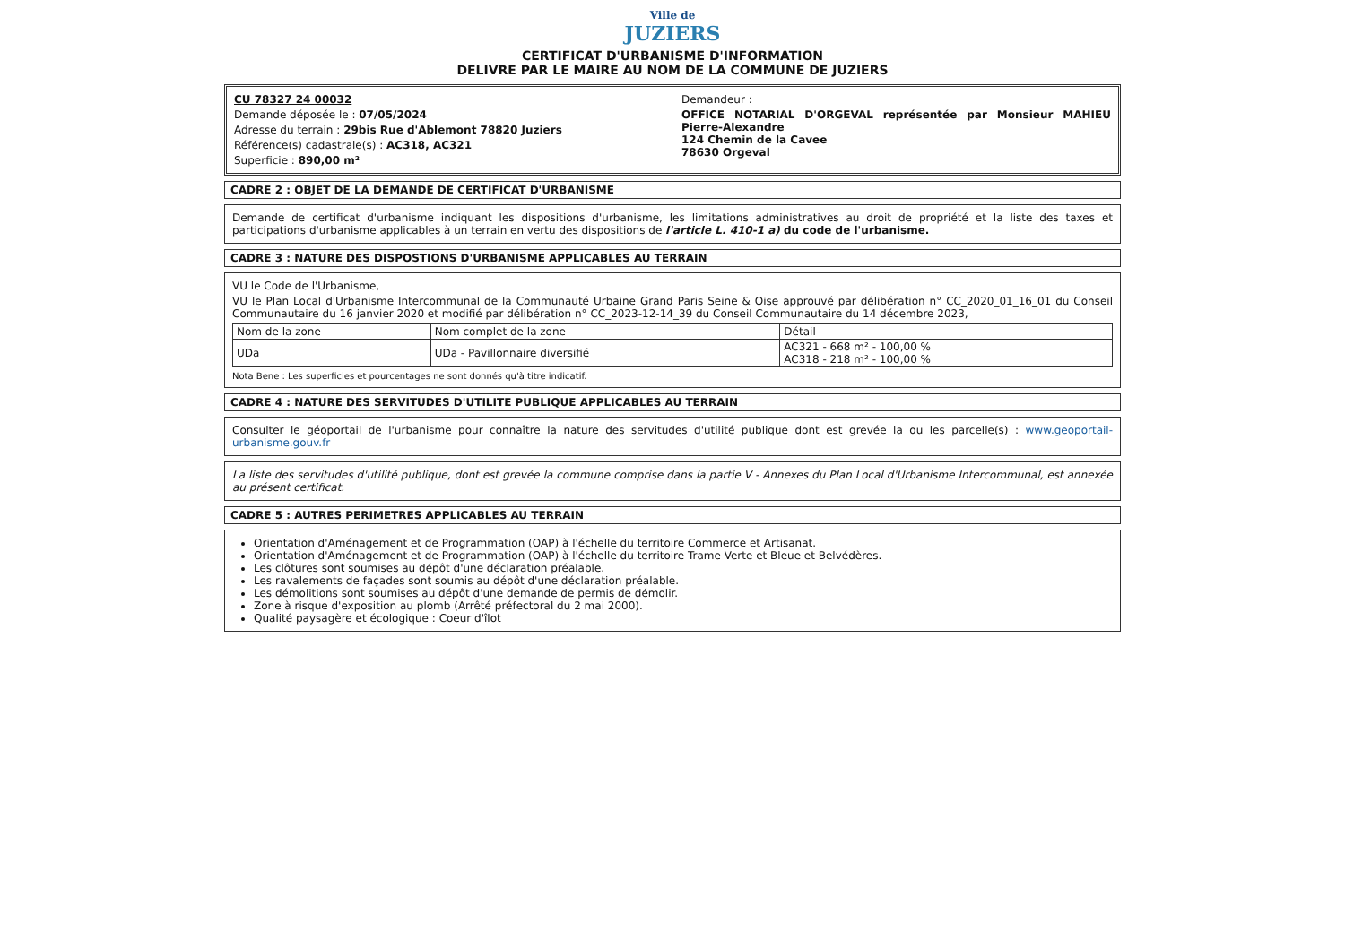Ville de
JUZIERS
CERTIFICAT D'URBANISME D'INFORMATION
DELIVRE PAR LE MAIRE AU NOM DE LA COMMUNE DE JUZIERS
CU 78327 24 00032
Demande déposée le : 07/05/2024
Adresse du terrain : 29bis Rue d'Ablemont 78820 Juziers
Référence(s) cadastrale(s) : AC318, AC321
Superficie : 890,00 m²
Demandeur :
OFFICE NOTARIAL D'ORGEVAL représentée par Monsieur MAHIEU Pierre-Alexandre
124 Chemin de la Cavee
78630 Orgeval
CADRE 2 : OBJET DE LA DEMANDE DE CERTIFICAT D'URBANISME
Demande de certificat d'urbanisme indiquant les dispositions d'urbanisme, les limitations administratives au droit de propriété et la liste des taxes et participations d'urbanisme applicables à un terrain en vertu des dispositions de l'article L. 410-1 a) du code de l'urbanisme.
CADRE 3 : NATURE DES DISPOSTIONS D'URBANISME APPLICABLES AU TERRAIN
VU le Code de l'Urbanisme,
VU le Plan Local d'Urbanisme Intercommunal de la Communauté Urbaine Grand Paris Seine & Oise approuvé par délibération n° CC_2020_01_16_01 du Conseil Communautaire du 16 janvier 2020 et modifié par délibération n° CC_2023-12-14_39 du Conseil Communautaire du 14 décembre 2023,
| Nom de la zone | Nom complet de la zone | Détail |
| --- | --- | --- |
| UDa | UDa - Pavillonnaire diversifié | AC321 - 668 m² - 100,00 % AC318 - 218 m² - 100,00 % |
Nota Bene : Les superficies et pourcentages ne sont donnés qu'à titre indicatif.
CADRE 4 : NATURE DES SERVITUDES D'UTILITE PUBLIQUE APPLICABLES AU TERRAIN
Consulter le géoportail de l'urbanisme pour connaître la nature des servitudes d'utilité publique dont est grevée la ou les parcelle(s) : www.geoportail-urbanisme.gouv.fr
La liste des servitudes d'utilité publique, dont est grevée la commune comprise dans la partie V - Annexes du Plan Local d'Urbanisme Intercommunal, est annexée au présent certificat.
CADRE 5 : AUTRES PERIMETRES APPLICABLES AU TERRAIN
Orientation d'Aménagement et de Programmation (OAP) à l'échelle du territoire Commerce et Artisanat.
Orientation d'Aménagement et de Programmation (OAP) à l'échelle du territoire Trame Verte et Bleue et Belvédères.
Les clôtures sont soumises au dépôt d'une déclaration préalable.
Les ravalements de façades sont soumis au dépôt d'une déclaration préalable.
Les démolitions sont soumises au dépôt d'une demande de permis de démolir.
Zone à risque d'exposition au plomb (Arrêté préfectoral du 2 mai 2000).
Qualité paysagère et écologique : Coeur d'îlot